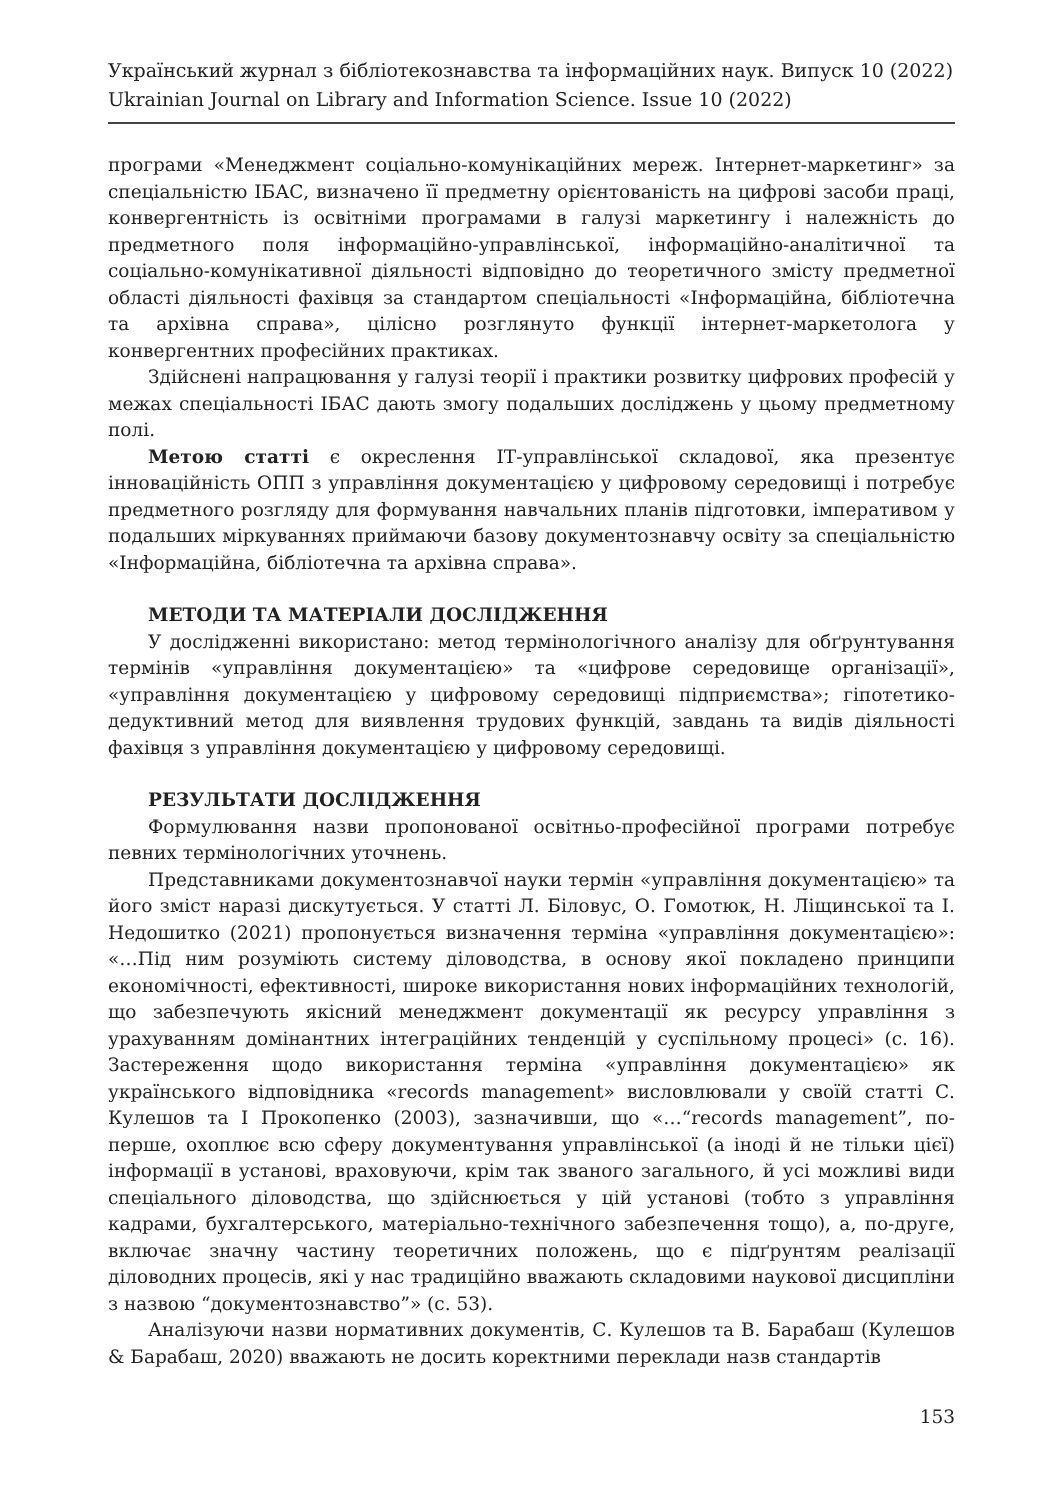Український журнал з бібліотекознавства та інформаційних наук. Випуск 10 (2022)
Ukrainian Journal on Library and Information Science. Issue 10 (2022)
програми «Менеджмент соціально-комунікаційних мереж. Інтернет-маркетинг» за спеціальністю ІБАС, визначено її предметну орієнтованість на цифрові засоби праці, конвергентність із освітніми програмами в галузі маркетингу і належність до предметного поля інформаційно-управлінської, інформаційно-аналітичної та соціально-комунікативної діяльності відповідно до теоретичного змісту предметної області діяльності фахівця за стандартом спеціальності «Інформаційна, бібліотечна та архівна справа», цілісно розглянуто функції інтернет-маркетолога у конвергентних професійних практиках.
Здійснені напрацювання у галузі теорії і практики розвитку цифрових професій у межах спеціальності ІБАС дають змогу подальших досліджень у цьому предметному полі.
Метою статті є окреслення ІТ-управлінської складової, яка презентує інноваційність ОПП з управління документацією у цифровому середовищі і потребує предметного розгляду для формування навчальних планів підготовки, імперативом у подальших міркуваннях приймаючи базову документознавчу освіту за спеціальністю «Інформаційна, бібліотечна та архівна справа».
МЕТОДИ ТА МАТЕРІАЛИ ДОСЛІДЖЕННЯ
У дослідженні використано: метод термінологічного аналізу для обґрунтування термінів «управління документацією» та «цифрове середовище організації», «управління документацією у цифровому середовищі підприємства»; гіпотетико-дедуктивний метод для виявлення трудових функцій, завдань та видів діяльності фахівця з управління документацією у цифровому середовищі.
РЕЗУЛЬТАТИ ДОСЛІДЖЕННЯ
Формулювання назви пропонованої освітньо-професійної програми потребує певних термінологічних уточнень.
Представниками документознавчої науки термін «управління документацією» та його зміст наразі дискутується. У статті Л. Біловус, О. Гомотюк, Н. Ліщинської та І. Недошитко (2021) пропонується визначення терміна «управління документацією»: «…Під ним розуміють систему діловодства, в основу якої покладено принципи економічності, ефективності, широке використання нових інформаційних технологій, що забезпечують якісний менеджмент документації як ресурсу управління з урахуванням домінантних інтеграційних тенденцій у суспільному процесі» (с. 16). Застереження щодо використання терміна «управління документацією» як українського відповідника «records management» висловлювали у своїй статті С. Кулешов та І Прокопенко (2003), зазначивши, що «…“records management”, по-перше, охоплює всю сферу документування управлінської (а іноді й не тільки цієї) інформації в установі, враховуючи, крім так званого загального, й усі можливі види спеціального діловодства, що здійснюється у цій установі (тобто з управління кадрами, бухгалтерського, матеріально-технічного забезпечення тощо), а, по-друге, включає значну частину теоретичних положень, що є підґрунтям реалізації діловодних процесів, які у нас традиційно вважають складовими наукової дисципліни з назвою “документознавство”» (с. 53).
Аналізуючи назви нормативних документів, С. Кулешов та В. Барабаш (Кулешов & Барабаш, 2020) вважають не досить коректними переклади назв стандартів
153